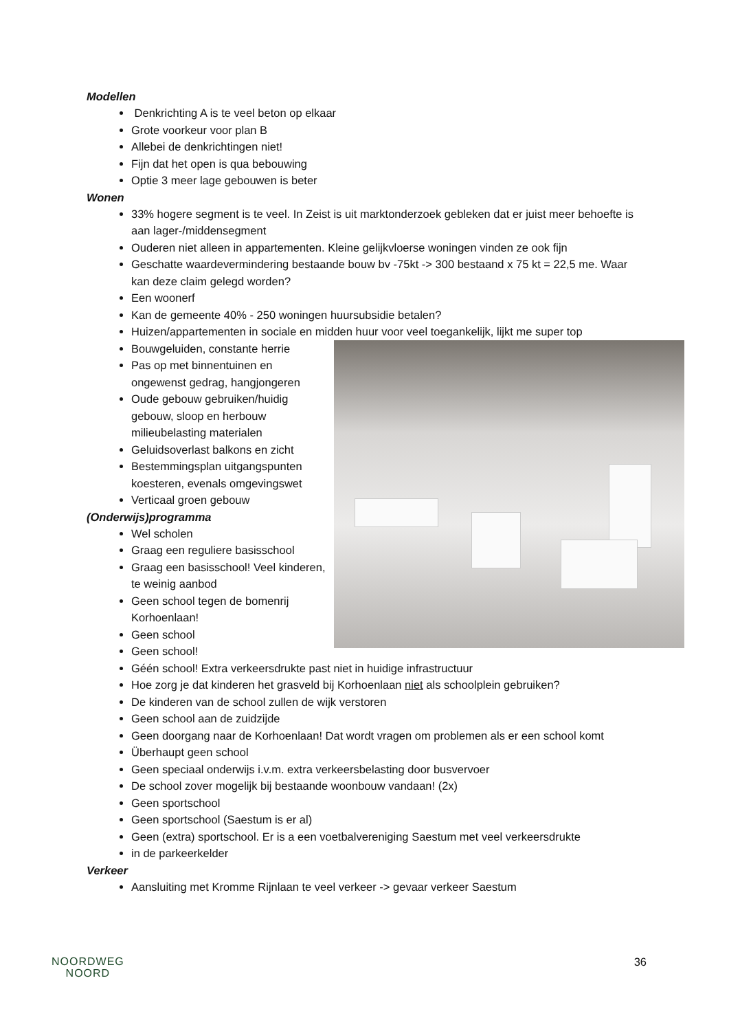Modellen
Denkrichting A is te veel beton op elkaar
Grote voorkeur voor plan B
Allebei de denkrichtingen niet!
Fijn dat het open is qua bebouwing
Optie 3 meer lage gebouwen is beter
Wonen
33% hogere segment is te veel. In Zeist is uit marktonderzoek gebleken dat er juist meer behoefte is aan lager-/middensegment
Ouderen niet alleen in appartementen. Kleine gelijkvloerse woningen vinden ze ook fijn
Geschatte waardevermindering bestaande bouw bv -75kt -> 300 bestaand x 75 kt = 22,5 me. Waar kan deze claim gelegd worden?
Een woonerf
Kan de gemeente 40% - 250 woningen huursubsidie betalen?
Huizen/appartementen in sociale en midden huur voor veel toegankelijk, lijkt me super top
Bouwgeluiden, constante herrie
Pas op met binnentuinen en ongewenst gedrag, hangjongeren
Oude gebouw gebruiken/huidig gebouw, sloop en herbouw milieubelasting materialen
Geluidsoverlast balkons en zicht
Bestemmingsplan uitgangspunten koesteren, evenals omgevingswet
Verticaal groen gebouw
(Onderwijs)programma
Wel scholen
Graag een reguliere basisschool
Graag een basisschool! Veel kinderen, te weinig aanbod
Geen school tegen de bomenrij Korhoenlaan!
Geen school
Geen school!
Géén school! Extra verkeersdrukte past niet in huidige infrastructuur
Hoe zorg je dat kinderen het grasveld bij Korhoenlaan niet als schoolplein gebruiken?
De kinderen van de school zullen de wijk verstoren
Geen school aan de zuidzijde
Geen doorgang naar de Korhoenlaan! Dat wordt vragen om problemen als er een school komt
Überhaupt geen school
Geen speciaal onderwijs i.v.m. extra verkeersbelasting door busvervoer
De school zover mogelijk bij bestaande woonbouw vandaan! (2x)
Geen sportschool
Geen sportschool (Saestum is er al)
Geen (extra) sportschool. Er is a een voetbalvereniging Saestum met veel verkeersdrukte
in de parkeerkelder
Verkeer
Aansluiting met Kromme Rijnlaan te veel verkeer -> gevaar verkeer Saestum
NOORDWEG
NOORD
36